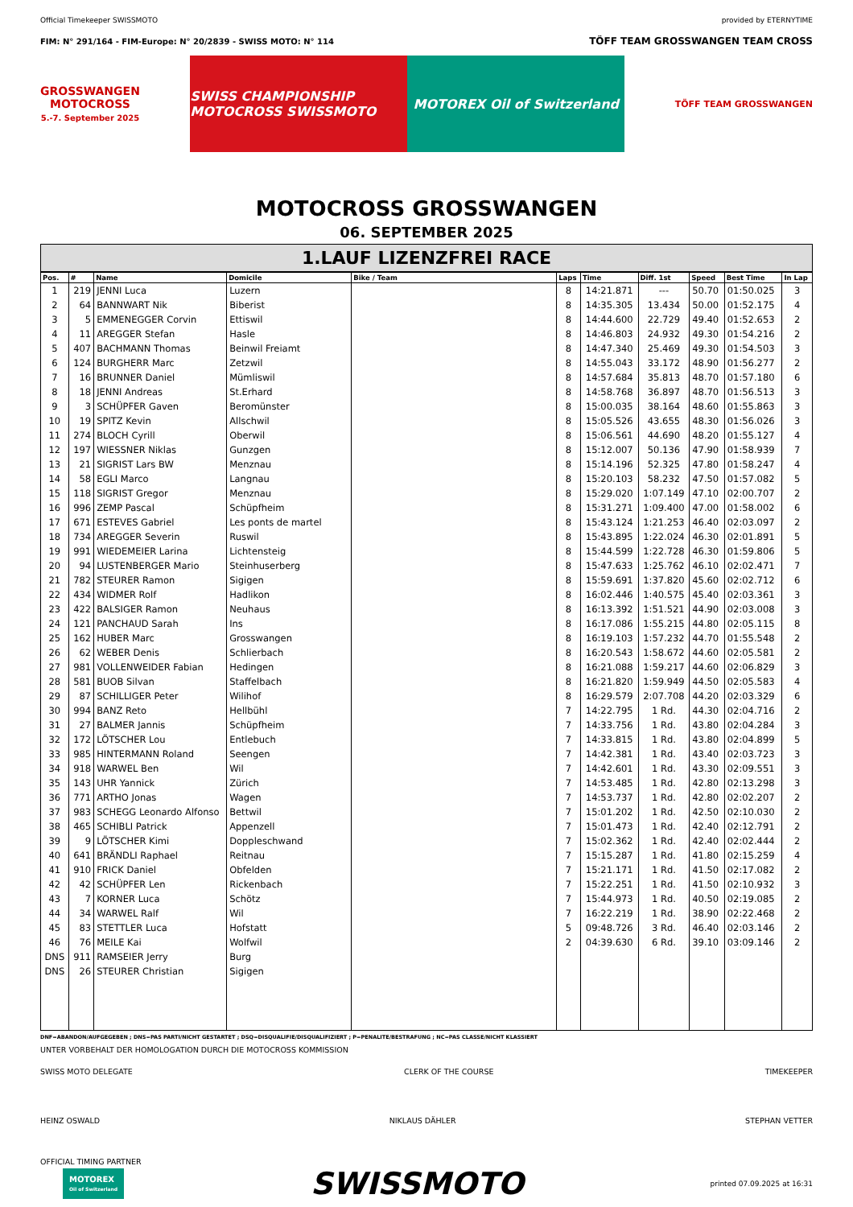Official Timekeeper SWISSMOTO provided by ETERNYTIME
FIM: N° 291/164 - FIM-Europe: N° 20/2839 - SWISS MOTO: N° 114 TÖFF TEAM GROSSWANGEN TEAM CROSS
GROSSWANGEN
MOTOCROSS
5.-7. September 2025
SWISS CHAMPIONSHIP MOTOCROSS SWISSMOTO
MOTOREX Oil of Switzerland
TÖFF TEAM GROSSWANGEN
MOTOCROSS GROSSWANGEN
06. SEPTEMBER 2025
1.LAUF LIZENZFREI RACE
| Pos. | # | Name | Domicile | Bike / Team | Laps | Time | Diff. 1st | Speed | Best Time | In Lap |
| --- | --- | --- | --- | --- | --- | --- | --- | --- | --- | --- |
| 1 | 219 | JENNI Luca | Luzern | | 8 | 14:21.871 | --- | 50.70 | 01:50.025 | 3 |
| 2 | 64 | BANNWART Nik | Biberist | | 8 | 14:35.305 | 13.434 | 50.00 | 01:52.175 | 4 |
| 3 | 5 | EMMENEGGER Corvin | Ettiswil | | 8 | 14:44.600 | 22.729 | 49.40 | 01:52.653 | 2 |
| 4 | 11 | AREGGER Stefan | Hasle | | 8 | 14:46.803 | 24.932 | 49.30 | 01:54.216 | 2 |
| 5 | 407 | BACHMANN Thomas | Beinwil Freiamt | | 8 | 14:47.340 | 25.469 | 49.30 | 01:54.503 | 3 |
| 6 | 124 | BURGHERR Marc | Zetzwil | | 8 | 14:55.043 | 33.172 | 48.90 | 01:56.277 | 2 |
| 7 | 16 | BRUNNER Daniel | Mümliswil | | 8 | 14:57.684 | 35.813 | 48.70 | 01:57.180 | 6 |
| 8 | 18 | JENNI Andreas | St.Erhard | | 8 | 14:58.768 | 36.897 | 48.70 | 01:56.513 | 3 |
| 9 | 3 | SCHÜPFER Gaven | Beromünster | | 8 | 15:00.035 | 38.164 | 48.60 | 01:55.863 | 3 |
| 10 | 19 | SPITZ Kevin | Allschwil | | 8 | 15:05.526 | 43.655 | 48.30 | 01:56.026 | 3 |
| 11 | 274 | BLOCH Cyrill | Oberwil | | 8 | 15:06.561 | 44.690 | 48.20 | 01:55.127 | 4 |
| 12 | 197 | WIESSNER Niklas | Gunzgen | | 8 | 15:12.007 | 50.136 | 47.90 | 01:58.939 | 7 |
| 13 | 21 | SIGRIST Lars BW | Menznau | | 8 | 15:14.196 | 52.325 | 47.80 | 01:58.247 | 4 |
| 14 | 58 | EGLI Marco | Langnau | | 8 | 15:20.103 | 58.232 | 47.50 | 01:57.082 | 5 |
| 15 | 118 | SIGRIST Gregor | Menznau | | 8 | 15:29.020 | 1:07.149 | 47.10 | 02:00.707 | 2 |
| 16 | 996 | ZEMP Pascal | Schüpfheim | | 8 | 15:31.271 | 1:09.400 | 47.00 | 01:58.002 | 6 |
| 17 | 671 | ESTEVES Gabriel | Les ponts de martel | | 8 | 15:43.124 | 1:21.253 | 46.40 | 02:03.097 | 2 |
| 18 | 734 | AREGGER Severin | Ruswil | | 8 | 15:43.895 | 1:22.024 | 46.30 | 02:01.891 | 5 |
| 19 | 991 | WIEDEMEIER Larina | Lichtensteig | | 8 | 15:44.599 | 1:22.728 | 46.30 | 01:59.806 | 5 |
| 20 | 94 | LUSTENBERGER Mario | Steinhuserberg | | 8 | 15:47.633 | 1:25.762 | 46.10 | 02:02.471 | 7 |
| 21 | 782 | STEURER Ramon | Sigigen | | 8 | 15:59.691 | 1:37.820 | 45.60 | 02:02.712 | 6 |
| 22 | 434 | WIDMER Rolf | Hadlikon | | 8 | 16:02.446 | 1:40.575 | 45.40 | 02:03.361 | 3 |
| 23 | 422 | BALSIGER Ramon | Neuhaus | | 8 | 16:13.392 | 1:51.521 | 44.90 | 02:03.008 | 3 |
| 24 | 121 | PANCHAUD Sarah | Ins | | 8 | 16:17.086 | 1:55.215 | 44.80 | 02:05.115 | 8 |
| 25 | 162 | HUBER Marc | Grosswangen | | 8 | 16:19.103 | 1:57.232 | 44.70 | 01:55.548 | 2 |
| 26 | 62 | WEBER Denis | Schlierbach | | 8 | 16:20.543 | 1:58.672 | 44.60 | 02:05.581 | 2 |
| 27 | 981 | VOLLENWEIDER Fabian | Hedingen | | 8 | 16:21.088 | 1:59.217 | 44.60 | 02:06.829 | 3 |
| 28 | 581 | BUOB Silvan | Staffelbach | | 8 | 16:21.820 | 1:59.949 | 44.50 | 02:05.583 | 4 |
| 29 | 87 | SCHILLIGER Peter | Wilihof | | 8 | 16:29.579 | 2:07.708 | 44.20 | 02:03.329 | 6 |
| 30 | 994 | BANZ Reto | Hellbühl | | 7 | 14:22.795 | 1 Rd. | 44.30 | 02:04.716 | 2 |
| 31 | 27 | BALMER Jannis | Schüpfheim | | 7 | 14:33.756 | 1 Rd. | 43.80 | 02:04.284 | 3 |
| 32 | 172 | LÖTSCHER Lou | Entlebuch | | 7 | 14:33.815 | 1 Rd. | 43.80 | 02:04.899 | 5 |
| 33 | 985 | HINTERMANN Roland | Seengen | | 7 | 14:42.381 | 1 Rd. | 43.40 | 02:03.723 | 3 |
| 34 | 918 | WARWEL Ben | Wil | | 7 | 14:42.601 | 1 Rd. | 43.30 | 02:09.551 | 3 |
| 35 | 143 | UHR Yannick | Zürich | | 7 | 14:53.485 | 1 Rd. | 42.80 | 02:13.298 | 3 |
| 36 | 771 | ARTHO Jonas | Wagen | | 7 | 14:53.737 | 1 Rd. | 42.80 | 02:02.207 | 2 |
| 37 | 983 | SCHEGG Leonardo Alfonso | Bettwil | | 7 | 15:01.202 | 1 Rd. | 42.50 | 02:10.030 | 2 |
| 38 | 465 | SCHIBLI Patrick | Appenzell | | 7 | 15:01.473 | 1 Rd. | 42.40 | 02:12.791 | 2 |
| 39 | 9 | LÖTSCHER Kimi | Doppleschwand | | 7 | 15:02.362 | 1 Rd. | 42.40 | 02:02.444 | 2 |
| 40 | 641 | BRÄNDLI Raphael | Reitnau | | 7 | 15:15.287 | 1 Rd. | 41.80 | 02:15.259 | 4 |
| 41 | 910 | FRICK Daniel | Obfelden | | 7 | 15:21.171 | 1 Rd. | 41.50 | 02:17.082 | 2 |
| 42 | 42 | SCHÜPFER Len | Rickenbach | | 7 | 15:22.251 | 1 Rd. | 41.50 | 02:10.932 | 3 |
| 43 | 7 | KORNER Luca | Schötz | | 7 | 15:44.973 | 1 Rd. | 40.50 | 02:19.085 | 2 |
| 44 | 34 | WARWEL Ralf | Wil | | 7 | 16:22.219 | 1 Rd. | 38.90 | 02:22.468 | 2 |
| 45 | 83 | STETTLER Luca | Hofstatt | | 5 | 09:48.726 | 3 Rd. | 46.40 | 02:03.146 | 2 |
| 46 | 76 | MEILE Kai | Wolfwil | | 2 | 04:39.630 | 6 Rd. | 39.10 | 03:09.146 | 2 |
| DNS | 911 | RAMSEIER Jerry | Burg | | | | | | | |
| DNS | 26 | STEURER Christian | Sigigen | | | | | | | |
DNF=ABANDON/AUFGEGEBEN ; DNS=PAS PARTI/NICHT GESTARTET ; DSQ=DISQUALIFIE/DISQUALIFIZIERT ; P=PENALITE/BESTRAFUNG ; NC=PAS CLASSE/NICHT KLASSIERT
UNTER VORBEHALT DER HOMOLOGATION DURCH DIE MOTOCROSS KOMMISSION
SWISS MOTO DELEGATE CLERK OF THE COURSE TIMEKEEPER
HEINZ OSWALD NIKLAUS DÄHLER STEPHAN VETTER
OFFICIAL TIMING PARTNER
MOTOREX
Oil of Switzerland
SWISSMOTO
printed 07.09.2025 at 16:31